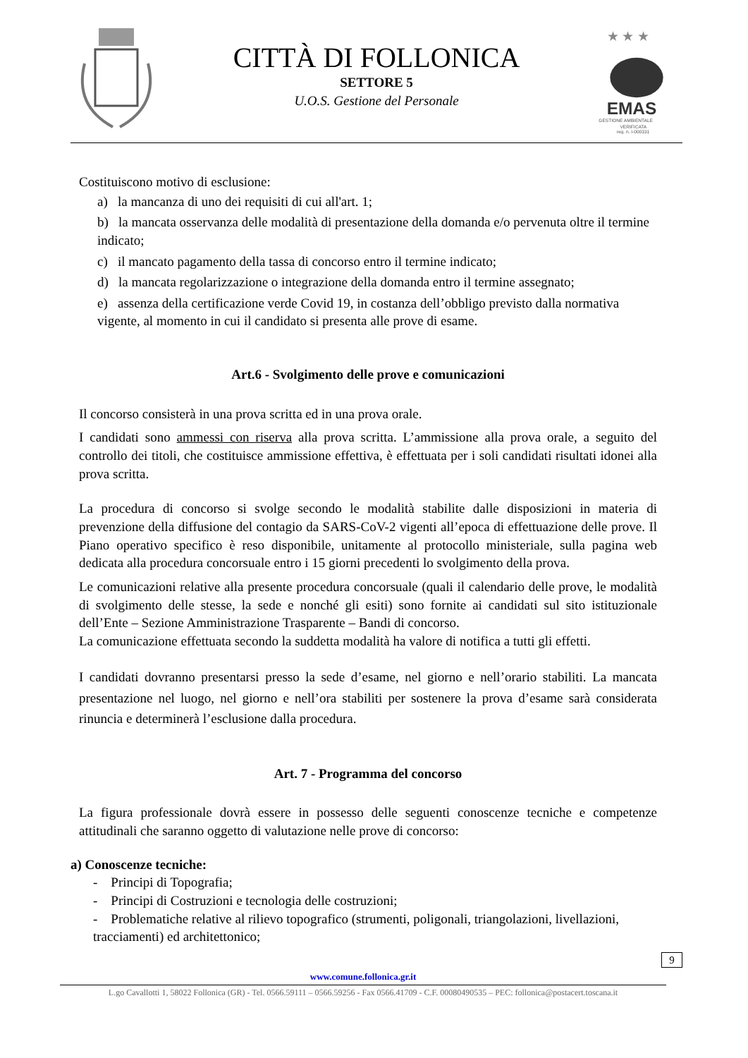CITTÀ DI FOLLONICA
SETTORE 5
U.O.S. Gestione del Personale
★ ★ ★
EMAS
GESTIONE AMBIENTALE
VERIFICATA
reg. n. I-000331
Costituiscono motivo di esclusione:
a) la mancanza di uno dei requisiti di cui all'art. 1;
b) la mancata osservanza delle modalità di presentazione della domanda e/o pervenuta oltre il termine indicato;
c) il mancato pagamento della tassa di concorso entro il termine indicato;
d) la mancata regolarizzazione o integrazione della domanda entro il termine assegnato;
e) assenza della certificazione verde Covid 19, in costanza dell’obbligo previsto dalla normativa vigente, al momento in cui il candidato si presenta alle prove di esame.
Art.6 - Svolgimento delle prove e comunicazioni
Il concorso consisterà in una prova scritta ed in una prova orale.
I candidati sono ammessi con riserva alla prova scritta. L’ammissione alla prova orale, a seguito del controllo dei titoli, che costituisce ammissione effettiva, è effettuata per i soli candidati risultati idonei alla prova scritta.
La procedura di concorso si svolge secondo le modalità stabilite dalle disposizioni in materia di prevenzione della diffusione del contagio da SARS-CoV-2 vigenti all’epoca di effettuazione delle prove. Il Piano operativo specifico è reso disponibile, unitamente al protocollo ministeriale, sulla pagina web dedicata alla procedura concorsuale entro i 15 giorni precedenti lo svolgimento della prova.
Le comunicazioni relative alla presente procedura concorsuale (quali il calendario delle prove, le modalità di svolgimento delle stesse, la sede e nonché gli esiti) sono fornite ai candidati sul sito istituzionale dell’Ente – Sezione Amministrazione Trasparente – Bandi di concorso.
La comunicazione effettuata secondo la suddetta modalità ha valore di notifica a tutti gli effetti.
I candidati dovranno presentarsi presso la sede d’esame, nel giorno e nell’orario stabiliti. La mancata presentazione nel luogo, nel giorno e nell’ora stabiliti per sostenere la prova d’esame sarà considerata rinuncia e determinerà l’esclusione dalla procedura.
Art. 7 - Programma del concorso
La figura professionale dovrà essere in possesso delle seguenti conoscenze tecniche e competenze attitudinali che saranno oggetto di valutazione nelle prove di concorso:
a) Conoscenze tecniche:
- Principi di Topografia;
- Principi di Costruzioni e tecnologia delle costruzioni;
- Problematiche relative al rilievo topografico (strumenti, poligonali, triangolazioni, livellazioni, tracciamenti) ed architettonico;
9
www.comune.follonica.gr.it
L.go Cavallotti 1, 58022 Follonica (GR) - Tel. 0566.59111 – 0566.59256 - Fax 0566.41709 - C.F. 00080490535 – PEC: follonica@postacert.toscana.it